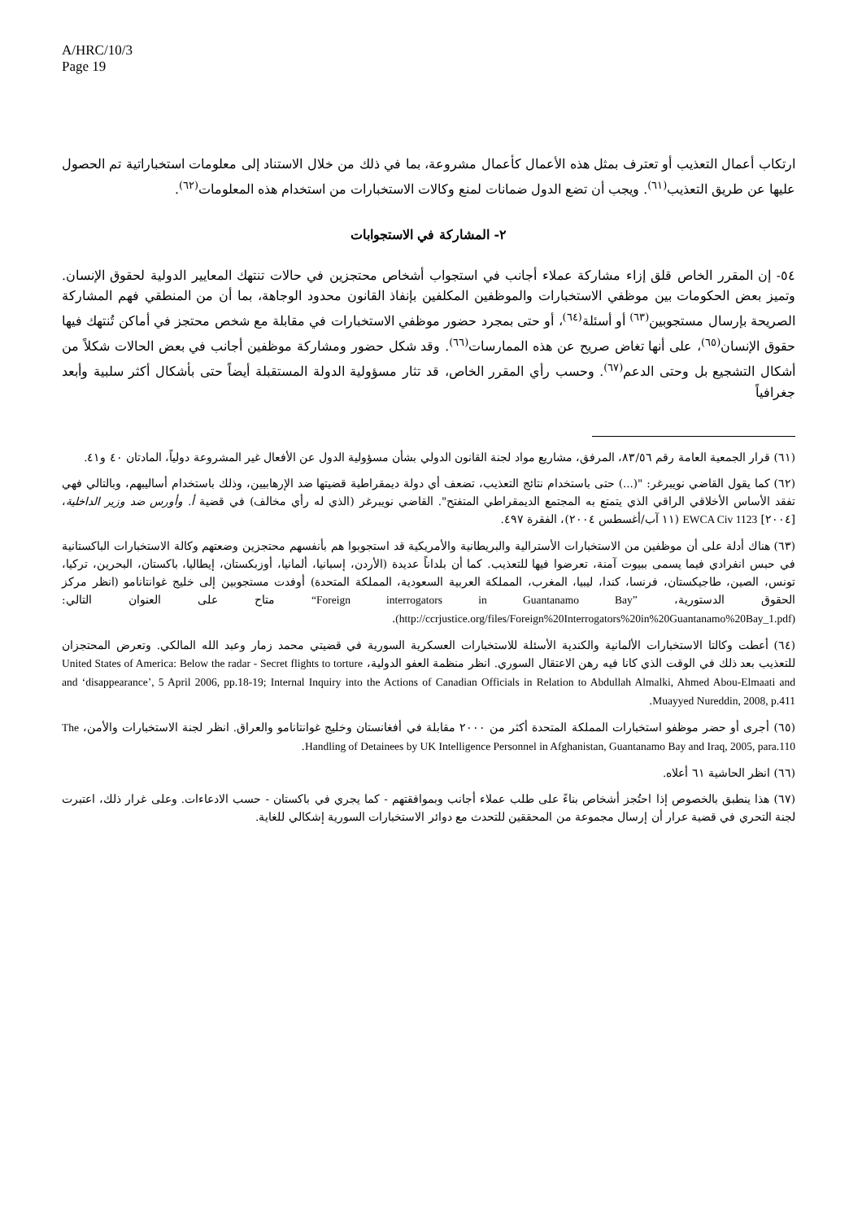A/HRC/10/3
Page 19
ارتكاب أعمال التعذيب أو تعترف بمثل هذه الأعمال كأعمال مشروعة، بما في ذلك من خلال الاستناد إلى معلومات استخباراتية تم الحصول عليها عن طريق التعذيب<sup>(٦١)</sup>. ويجب أن تضع الدول ضمانات لمنع وكالات الاستخبارات من استخدام هذه المعلومات<sup>(٦٢)</sup>.
٢- المشاركة في الاستجوابات
٥٤- إن المقرر الخاص قلق إزاء مشاركة عملاء أجانب في استجواب أشخاص محتجزين في حالات تنتهك المعايير الدولية لحقوق الإنسان. وتميز بعض الحكومات بين موظفي الاستخبارات والموظفين المكلفين بإنفاذ القانون محدود الوجاهة، بما أن من المنطقي فهم المشاركة الصريحة بإرسال مستجوبين<sup>(٦٣)</sup> أو أسئلة<sup>(٦٤)</sup>، أو حتى بمجرد حضور موظفي الاستخبارات في مقابلة مع شخص محتجز في أماكن تُنتهك فيها حقوق الإنسان<sup>(٦٥)</sup>، على أنها تغاض صريح عن هذه الممارسات<sup>(٦٦)</sup>. وقد شكل حضور ومشاركة موظفين أجانب في بعض الحالات شكلاً من أشكال التشجيع بل وحتى الدعم<sup>(٦٧)</sup>. وحسب رأي المقرر الخاص، قد تثار مسؤولية الدولة المستقبلة أيضاً حتى بأشكال أكثر سلبية وأبعد جغرافياً
(٦١) قرار الجمعية العامة رقم ٨٣/٥٦، المرفق، مشاريع مواد لجنة القانون الدولي بشأن مسؤولية الدول عن الأفعال غير المشروعة دولياً، المادتان ٤٠ و٤١.
(٦٢) كما يقول القاضي نويبرغر: "(...) حتى باستخدام نتائج التعذيب، تضعف أي دولة ديمقراطية قضيتها ضد الإرهابيين، وذلك باستخدام أساليبهم، وبالتالي فهي تفقد الأساس الأخلاقي الراقي الذي يتمتع به المجتمع الديمقراطي المتفتح". القاضي نويبرغر (الذي له رأي مخالف) في قضية أ. وأورس ضد وزير الداخلية، [٢٠٠٤] EWCA Civ 1123 (١١ آب/أغسطس ٢٠٠٤)، الفقرة ٤٩٧.
(٦٣) هناك أدلة على أن موظفين من الاستخبارات الأسترالية والبريطانية والأمريكية قد استجوبوا هم بأنفسهم محتجزين وضعتهم وكالة الاستخبارات الباكستانية في حبس انفرادي فيما يسمى ببيوت آمنة، تعرضوا فيها للتعذيب. كما أن بلداناً عديدة (الأردن، إسبانيا، ألمانيا، أوزبكستان، إيطاليا، باكستان، البحرين، تركيا، تونس، الصين، طاجيكستان، فرنسا، كندا، ليبيا، المغرب، المملكة العربية السعودية، المملكة المتحدة) أوفدت مستجوبين إلى خليج غوانتانامو (انظر مركز الحقوق الدستورية، “Foreign interrogators in Guantanamo Bay” متاح على العنوان التالي: (http://ccrjustice.org/files/Foreign%20Interrogators%20in%20Guantanamo%20Bay_1.pdf).
(٦٤) أعطت وكالتا الاستخبارات الألمانية والكندية الأسئلة للاستخبارات العسكرية السورية في قضيتي محمد زمار وعبد الله المالكي. وتعرض المحتجزان للتعذيب بعد ذلك في الوقت الذي كانا فيه رهن الاعتقال السوري. انظر منظمة العفو الدولية، United States of America: Below the radar - Secret flights to torture and ‘disappearance’, 5 April 2006, pp.18-19; Internal Inquiry into the Actions of Canadian Officials in Relation to Abdullah Almalki, Ahmed Abou-Elmaati and Muayyed Nureddin, 2008, p.411.
(٦٥) أجرى أو حضر موظفو استخبارات المملكة المتحدة أكثر من ٢٠٠٠ مقابلة في أفغانستان وخليج غوانتانامو والعراق. انظر لجنة الاستخبارات والأمن، The Handling of Detainees by UK Intelligence Personnel in Afghanistan, Guantanamo Bay and Iraq, 2005, para.110.
(٦٦) انظر الحاشية ٦١ أعلاه.
(٦٧) هذا ينطبق بالخصوص إذا احتُجز أشخاص بناءً على طلب عملاء أجانب وبموافقتهم - كما يجري في باكستان - حسب الادعاءات. وعلى غرار ذلك، اعتبرت لجنة التحري في قضية عرار أن إرسال مجموعة من المحققين للتحدث مع دوائر الاستخبارات السورية إشكالي للغاية.